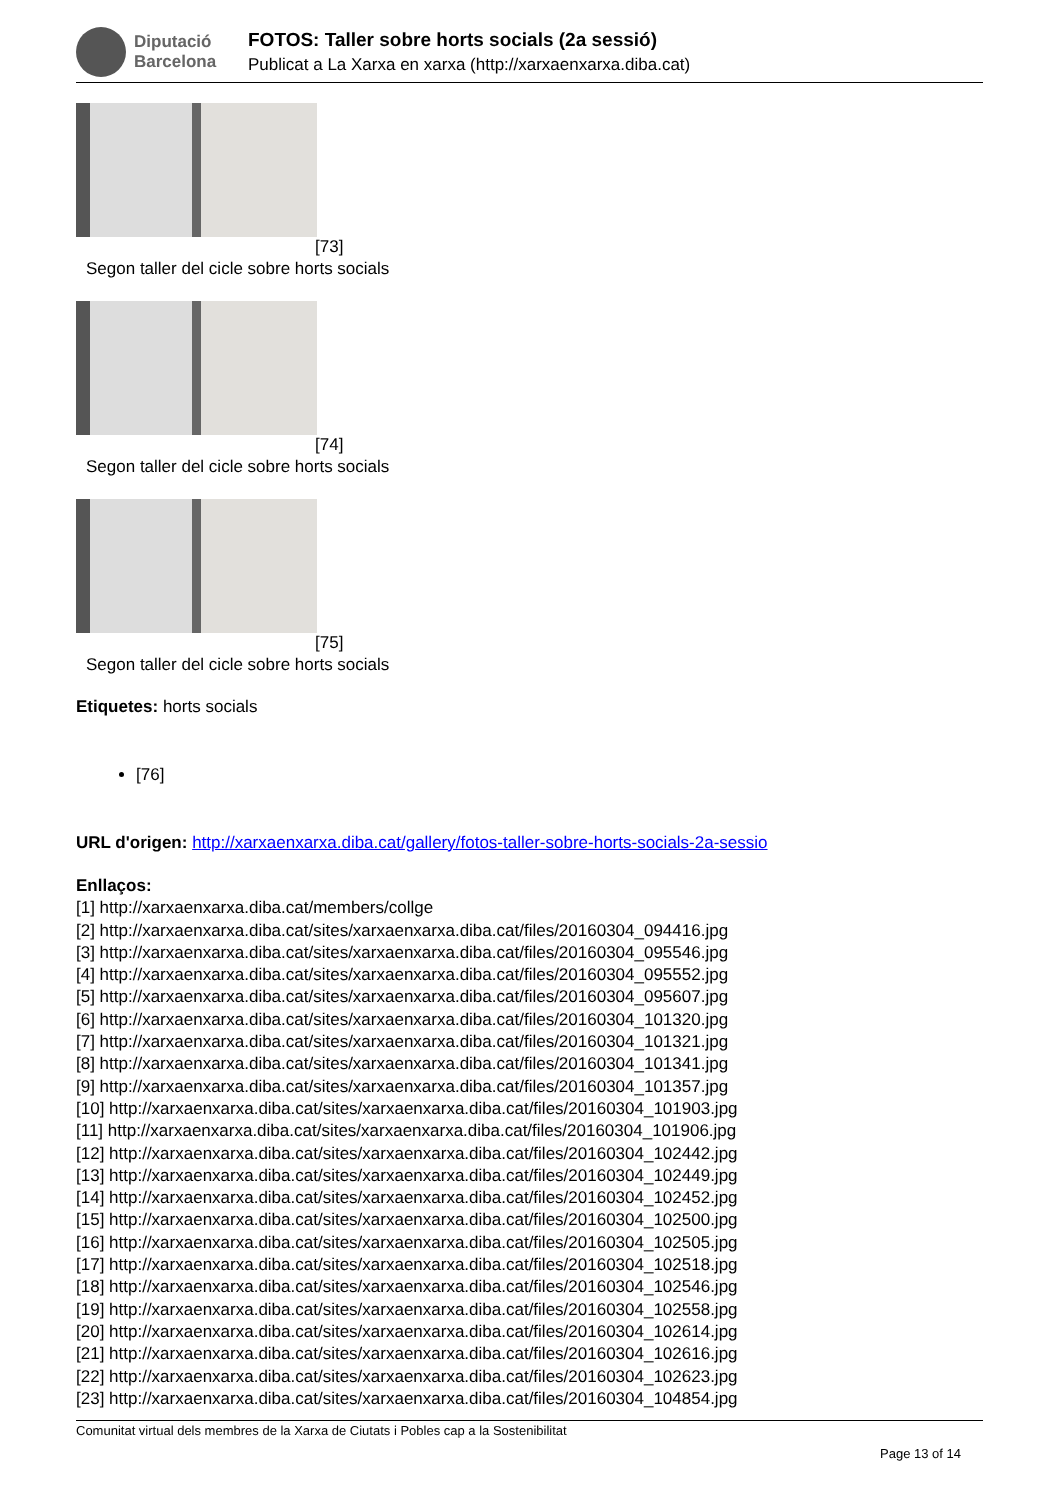Diputació
Barcelona
FOTOS: Taller sobre horts socials (2a sessió)
Publicat a La Xarxa en xarxa (http://xarxaenxarxa.diba.cat)
[73]
Segon taller del cicle sobre horts socials
[74]
Segon taller del cicle sobre horts socials
[75]
Segon taller del cicle sobre horts socials
Etiquetes: horts socials
[76]
URL d'origen: http://xarxaenxarxa.diba.cat/gallery/fotos-taller-sobre-horts-socials-2a-sessio
Enllaços:
[1] http://xarxaenxarxa.diba.cat/members/collge
[2] http://xarxaenxarxa.diba.cat/sites/xarxaenxarxa.diba.cat/files/20160304_094416.jpg
[3] http://xarxaenxarxa.diba.cat/sites/xarxaenxarxa.diba.cat/files/20160304_095546.jpg
[4] http://xarxaenxarxa.diba.cat/sites/xarxaenxarxa.diba.cat/files/20160304_095552.jpg
[5] http://xarxaenxarxa.diba.cat/sites/xarxaenxarxa.diba.cat/files/20160304_095607.jpg
[6] http://xarxaenxarxa.diba.cat/sites/xarxaenxarxa.diba.cat/files/20160304_101320.jpg
[7] http://xarxaenxarxa.diba.cat/sites/xarxaenxarxa.diba.cat/files/20160304_101321.jpg
[8] http://xarxaenxarxa.diba.cat/sites/xarxaenxarxa.diba.cat/files/20160304_101341.jpg
[9] http://xarxaenxarxa.diba.cat/sites/xarxaenxarxa.diba.cat/files/20160304_101357.jpg
[10] http://xarxaenxarxa.diba.cat/sites/xarxaenxarxa.diba.cat/files/20160304_101903.jpg
[11] http://xarxaenxarxa.diba.cat/sites/xarxaenxarxa.diba.cat/files/20160304_101906.jpg
[12] http://xarxaenxarxa.diba.cat/sites/xarxaenxarxa.diba.cat/files/20160304_102442.jpg
[13] http://xarxaenxarxa.diba.cat/sites/xarxaenxarxa.diba.cat/files/20160304_102449.jpg
[14] http://xarxaenxarxa.diba.cat/sites/xarxaenxarxa.diba.cat/files/20160304_102452.jpg
[15] http://xarxaenxarxa.diba.cat/sites/xarxaenxarxa.diba.cat/files/20160304_102500.jpg
[16] http://xarxaenxarxa.diba.cat/sites/xarxaenxarxa.diba.cat/files/20160304_102505.jpg
[17] http://xarxaenxarxa.diba.cat/sites/xarxaenxarxa.diba.cat/files/20160304_102518.jpg
[18] http://xarxaenxarxa.diba.cat/sites/xarxaenxarxa.diba.cat/files/20160304_102546.jpg
[19] http://xarxaenxarxa.diba.cat/sites/xarxaenxarxa.diba.cat/files/20160304_102558.jpg
[20] http://xarxaenxarxa.diba.cat/sites/xarxaenxarxa.diba.cat/files/20160304_102614.jpg
[21] http://xarxaenxarxa.diba.cat/sites/xarxaenxarxa.diba.cat/files/20160304_102616.jpg
[22] http://xarxaenxarxa.diba.cat/sites/xarxaenxarxa.diba.cat/files/20160304_102623.jpg
[23] http://xarxaenxarxa.diba.cat/sites/xarxaenxarxa.diba.cat/files/20160304_104854.jpg
Comunitat virtual dels membres de la Xarxa de Ciutats i Pobles cap a la Sostenibilitat
Page 13 of 14